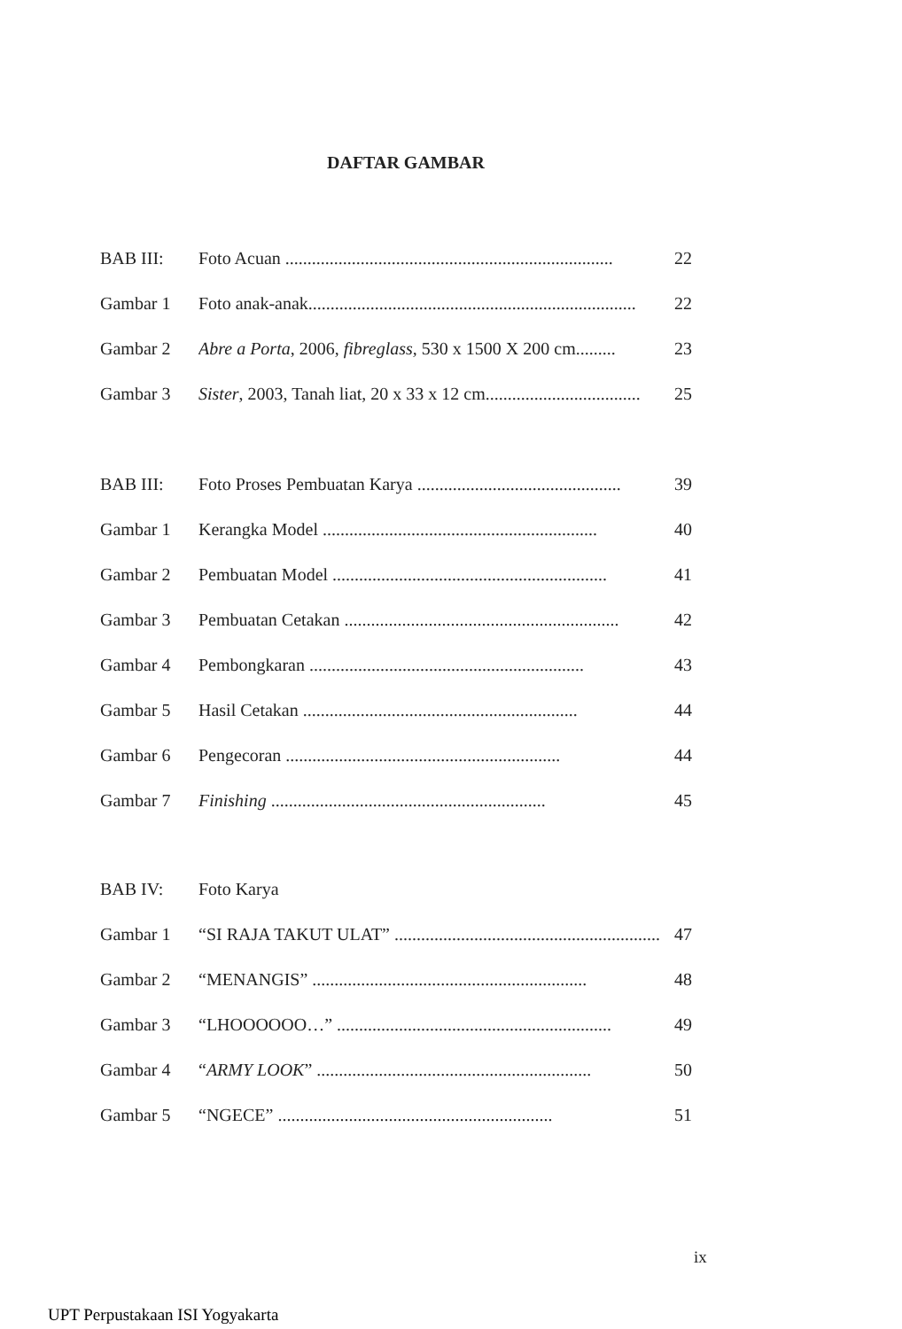DAFTAR GAMBAR
BAB III: Foto Acuan .......................................................................... 22
Gambar 1 Foto anak-anak.......................................................................... 22
Gambar 2 Abre a Porta, 2006, fibreglass, 530 x 1500 X 200 cm......... 23
Gambar 3 Sister, 2003, Tanah liat, 20 x 33 x 12 cm................................... 25
BAB III: Foto Proses Pembuatan Karya .............................................. 39
Gambar 1 Kerangka Model .............................................................. 40
Gambar 2 Pembuatan Model .............................................................. 41
Gambar 3 Pembuatan Cetakan .............................................................. 42
Gambar 4 Pembongkaran .............................................................. 43
Gambar 5 Hasil Cetakan .............................................................. 44
Gambar 6 Pengecoran .............................................................. 44
Gambar 7 Finishing .............................................................. 45
BAB IV: Foto Karya
Gambar 1 “SI RAJA TAKUT ULAT” .............................................................. 47
Gambar 2 “MENANGIS” .............................................................. 48
Gambar 3 “LHOOOOOO…” .............................................................. 49
Gambar 4 “ARMY LOOK” .............................................................. 50
Gambar 5 “NGECE” .............................................................. 51
ix
UPT Perpustakaan ISI Yogyakarta